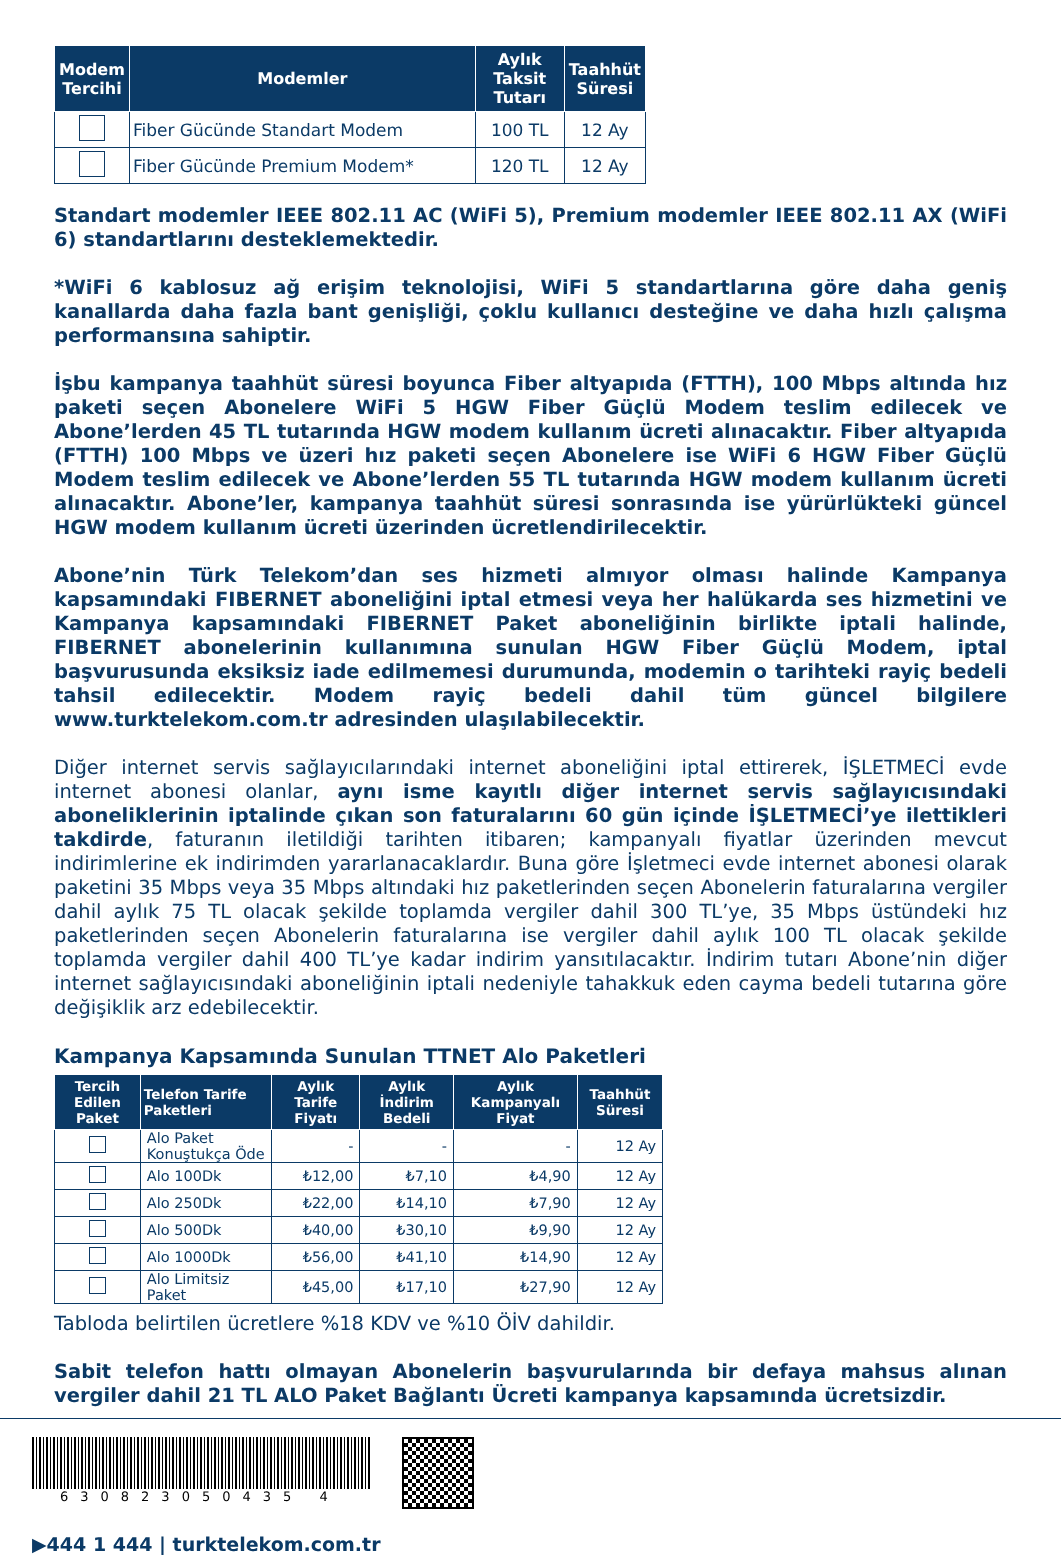| Modem Tercihi | Modemler | Aylık Taksit Tutarı | Taahhüt Süresi |
| --- | --- | --- | --- |
| | Fiber Gücünde Standart Modem | 100 TL | 12 Ay |
| | Fiber Gücünde Premium Modem* | 120 TL | 12 Ay |
Standart modemler IEEE 802.11 AC (WiFi 5), Premium modemler IEEE 802.11 AX (WiFi 6) standartlarını desteklemektedir.
*WiFi 6 kablosuz ağ erişim teknolojisi, WiFi 5 standartlarına göre daha geniş kanallarda daha fazla bant genişliği, çoklu kullanıcı desteğine ve daha hızlı çalışma performansına sahiptir.
İşbu kampanya taahhüt süresi boyunca Fiber altyapıda (FTTH), 100 Mbps altında hız paketi seçen Abonelere WiFi 5 HGW Fiber Güçlü Modem teslim edilecek ve Abone’lerden 45 TL tutarında HGW modem kullanım ücreti alınacaktır. Fiber altyapıda (FTTH) 100 Mbps ve üzeri hız paketi seçen Abonelere ise WiFi 6 HGW Fiber Güçlü Modem teslim edilecek ve Abone’lerden 55 TL tutarında HGW modem kullanım ücreti alınacaktır. Abone’ler, kampanya taahhüt süresi sonrasında ise yürürlükteki güncel HGW modem kullanım ücreti üzerinden ücretlendirilecektir.
Abone’nin Türk Telekom’dan ses hizmeti almıyor olması halinde Kampanya kapsamındaki FIBERNET aboneliğini iptal etmesi veya her halükarda ses hizmetini ve Kampanya kapsamındaki FIBERNET Paket aboneliğinin birlikte iptali halinde, FIBERNET abonelerinin kullanımına sunulan HGW Fiber Güçlü Modem, iptal başvurusunda eksiksiz iade edilmemesi durumunda, modemin o tarihteki rayiç bedeli tahsil edilecektir. Modem rayiç bedeli dahil tüm güncel bilgilere www.turktelekom.com.tr adresinden ulaşılabilecektir.
Diğer internet servis sağlayıcılarındaki internet aboneliğini iptal ettirerek, İŞLETMECİ evde internet abonesi olanlar, aynı isme kayıtlı diğer internet servis sağlayıcısındaki aboneliklerinin iptalinde çıkan son faturalarını 60 gün içinde İŞLETMECİ’ye ilettikleri takdirde, faturanın iletildiği tarihten itibaren; kampanyalı fiyatlar üzerinden mevcut indirimlerine ek indirimden yararlanacaklardır. Buna göre İşletmeci evde internet abonesi olarak paketini 35 Mbps veya 35 Mbps altındaki hız paketlerinden seçen Abonelerin faturalarına vergiler dahil aylık 75 TL olacak şekilde toplamda vergiler dahil 300 TL’ye, 35 Mbps üstündeki hız paketlerinden seçen Abonelerin faturalarına ise vergiler dahil aylık 100 TL olacak şekilde toplamda vergiler dahil 400 TL’ye kadar indirim yansıtılacaktır. İndirim tutarı Abone’nin diğer internet sağlayıcısındaki aboneliğinin iptali nedeniyle tahakkuk eden cayma bedeli tutarına göre değişiklik arz edebilecektir.
Kampanya Kapsamında Sunulan TTNET Alo Paketleri
| Tercih Edilen Paket | Telefon Tarife Paketleri | Aylık Tarife Fiyatı | Aylık İndirim Bedeli | Aylık Kampanyalı Fiyat | Taahhüt Süresi |
| --- | --- | --- | --- | --- | --- |
| | Alo Paket Konuştukça Öde | - | - | - | 12 Ay |
| | Alo 100Dk | ₺12,00 | ₺7,10 | ₺4,90 | 12 Ay |
| | Alo 250Dk | ₺22,00 | ₺14,10 | ₺7,90 | 12 Ay |
| | Alo 500Dk | ₺40,00 | ₺30,10 | ₺9,90 | 12 Ay |
| | Alo 1000Dk | ₺56,00 | ₺41,10 | ₺14,90 | 12 Ay |
| | Alo Limitsiz Paket | ₺45,00 | ₺17,10 | ₺27,90 | 12 Ay |
Tabloda belirtilen ücretlere %18 KDV ve %10 ÖİV dahildir.
Sabit telefon hattı olmayan Abonelerin başvurularında bir defaya mahsus alınan vergiler dahil 21 TL ALO Paket Bağlantı Ücreti kampanya kapsamında ücretsizdir.
630823050435 4
▶444 1 444 | turktelekom.com.tr